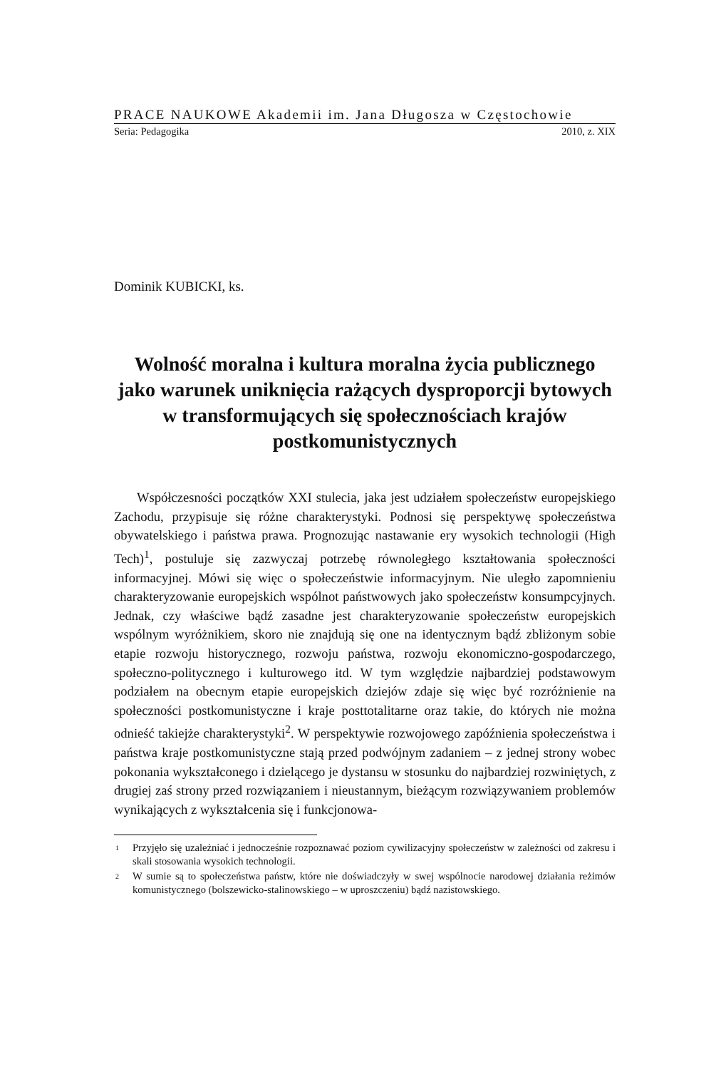PRACE NAUKOWE Akademii im. Jana Długosza w Częstochowie
Seria: Pedagogika 2010, z. XIX
Dominik KUBICKI, ks.
Wolność moralna i kultura moralna życia publicznego jako warunek uniknięcia rażących dysproporcji bytowych w transformujących się społecznościach krajów postkomunistycznych
Współczesności początków XXI stulecia, jaka jest udziałem społeczeństw europejskiego Zachodu, przypisuje się różne charakterystyki. Podnosi się perspektywę społeczeństwa obywatelskiego i państwa prawa. Prognozując nastawanie ery wysokich technologii (High Tech)<sup>1</sup>, postuluje się zazwyczaj potrzebę równoległego kształtowania społeczności informacyjnej. Mówi się więc o społeczeństwie informacyjnym. Nie uległo zapomnieniu charakteryzowanie europejskich wspólnot państwowych jako społeczeństw konsumpcyjnych. Jednak, czy właściwe bądź zasadne jest charakteryzowanie społeczeństw europejskich wspólnym wyróżnikiem, skoro nie znajdują się one na identycznym bądź zbliżonym sobie etapie rozwoju historycznego, rozwoju państwa, rozwoju ekonomiczno-gospodarczego, społeczno-politycznego i kulturowego itd. W tym względzie najbardziej podstawowym podziałem na obecnym etapie europejskich dziejów zdaje się więc być rozróżnienie na społeczności postkomunistyczne i kraje posttotalitarne oraz takie, do których nie można odnieść takiejże charakterystyki<sup>2</sup>. W perspektywie rozwojowego zapóźnienia społeczeństwa i państwa kraje postkomunistyczne stają przed podwójnym zadaniem – z jednej strony wobec pokonania wykształconego i dzielącego je dystansu w stosunku do najbardziej rozwiniętych, z drugiej zaś strony przed rozwiązaniem i nieustannym, bieżącym rozwiązywaniem problemów wynikających z wykształcenia się i funkcjonowa-
<sup>1</sup> Przyjęło się uzależniać i jednocześnie rozpoznawać poziom cywilizacyjny społeczeństw w zależności od zakresu i skali stosowania wysokich technologii.
<sup>2</sup> W sumie są to społeczeństwa państw, które nie doświadczyły w swej wspólnocie narodowej działania reżimów komunistycznego (bolszewicko-stalinowskiego – w uproszczeniu) bądź nazistowskiego.